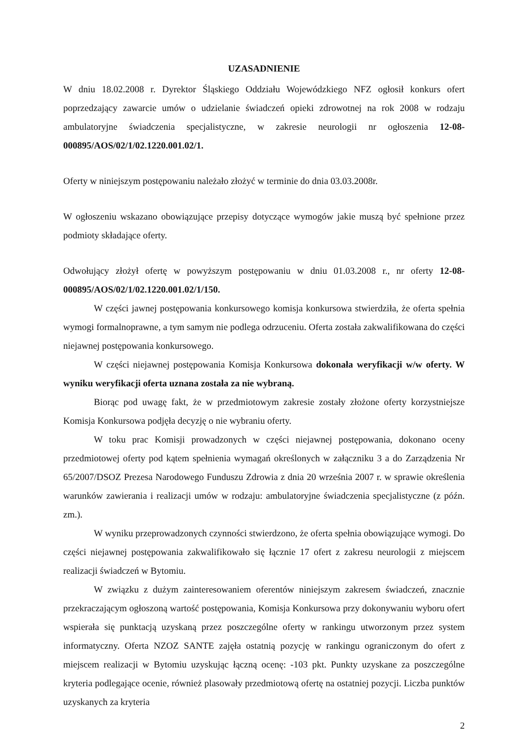UZASADNIENIE
W dniu 18.02.2008 r. Dyrektor Śląskiego Oddziału Wojewódzkiego NFZ ogłosił konkurs ofert poprzedzający zawarcie umów o udzielanie świadczeń opieki zdrowotnej na rok 2008 w rodzaju ambulatoryjne świadczenia specjalistyczne, w zakresie neurologii nr ogłoszenia 12-08-000895/AOS/02/1/02.1220.001.02/1.
Oferty w niniejszym postępowaniu należało złożyć w terminie do dnia 03.03.2008r.
W ogłoszeniu wskazano obowiązujące przepisy dotyczące wymogów jakie muszą być spełnione przez podmioty składające oferty.
Odwołujący złożył ofertę w powyższym postępowaniu w dniu 01.03.2008 r., nr oferty 12-08-000895/AOS/02/1/02.1220.001.02/1/150.
W części jawnej postępowania konkursowego komisja konkursowa stwierdziła, że oferta spełnia wymogi formalnoprawne, a tym samym nie podlega odrzuceniu. Oferta została zakwalifikowana do części niejawnej postępowania konkursowego.
W części niejawnej postępowania Komisja Konkursowa dokonała weryfikacji w/w oferty. W wyniku weryfikacji oferta uznana została za nie wybraną.
Biorąc pod uwagę fakt, że w przedmiotowym zakresie zostały złożone oferty korzystniejsze Komisja Konkursowa podjęła decyzję o nie wybraniu oferty.
W toku prac Komisji prowadzonych w części niejawnej postępowania, dokonano oceny przedmiotowej oferty pod kątem spełnienia wymagań określonych w załączniku 3 a do Zarządzenia Nr 65/2007/DSOZ Prezesa Narodowego Funduszu Zdrowia z dnia 20 września 2007 r. w sprawie określenia warunków zawierania i realizacji umów w rodzaju: ambulatoryjne świadczenia specjalistyczne (z późn. zm.).
W wyniku przeprowadzonych czynności stwierdzono, że oferta spełnia obowiązujące wymogi. Do części niejawnej postępowania zakwalifikowało się łącznie 17 ofert z zakresu neurologii z miejscem realizacji świadczeń w Bytomiu.
W związku z dużym zainteresowaniem oferentów niniejszym zakresem świadczeń, znacznie przekraczającym ogłoszoną wartość postępowania, Komisja Konkursowa przy dokonywaniu wyboru ofert wspierała się punktacją uzyskaną przez poszczególne oferty w rankingu utworzonym przez system informatyczny. Oferta NZOZ SANTE zajęła ostatnią pozycję w rankingu ograniczonym do ofert z miejscem realizacji w Bytomiu uzyskując łączną ocenę: -103 pkt. Punkty uzyskane za poszczególne kryteria podlegające ocenie, również plasowały przedmiotową ofertę na ostatniej pozycji. Liczba punktów uzyskanych za kryteria
2